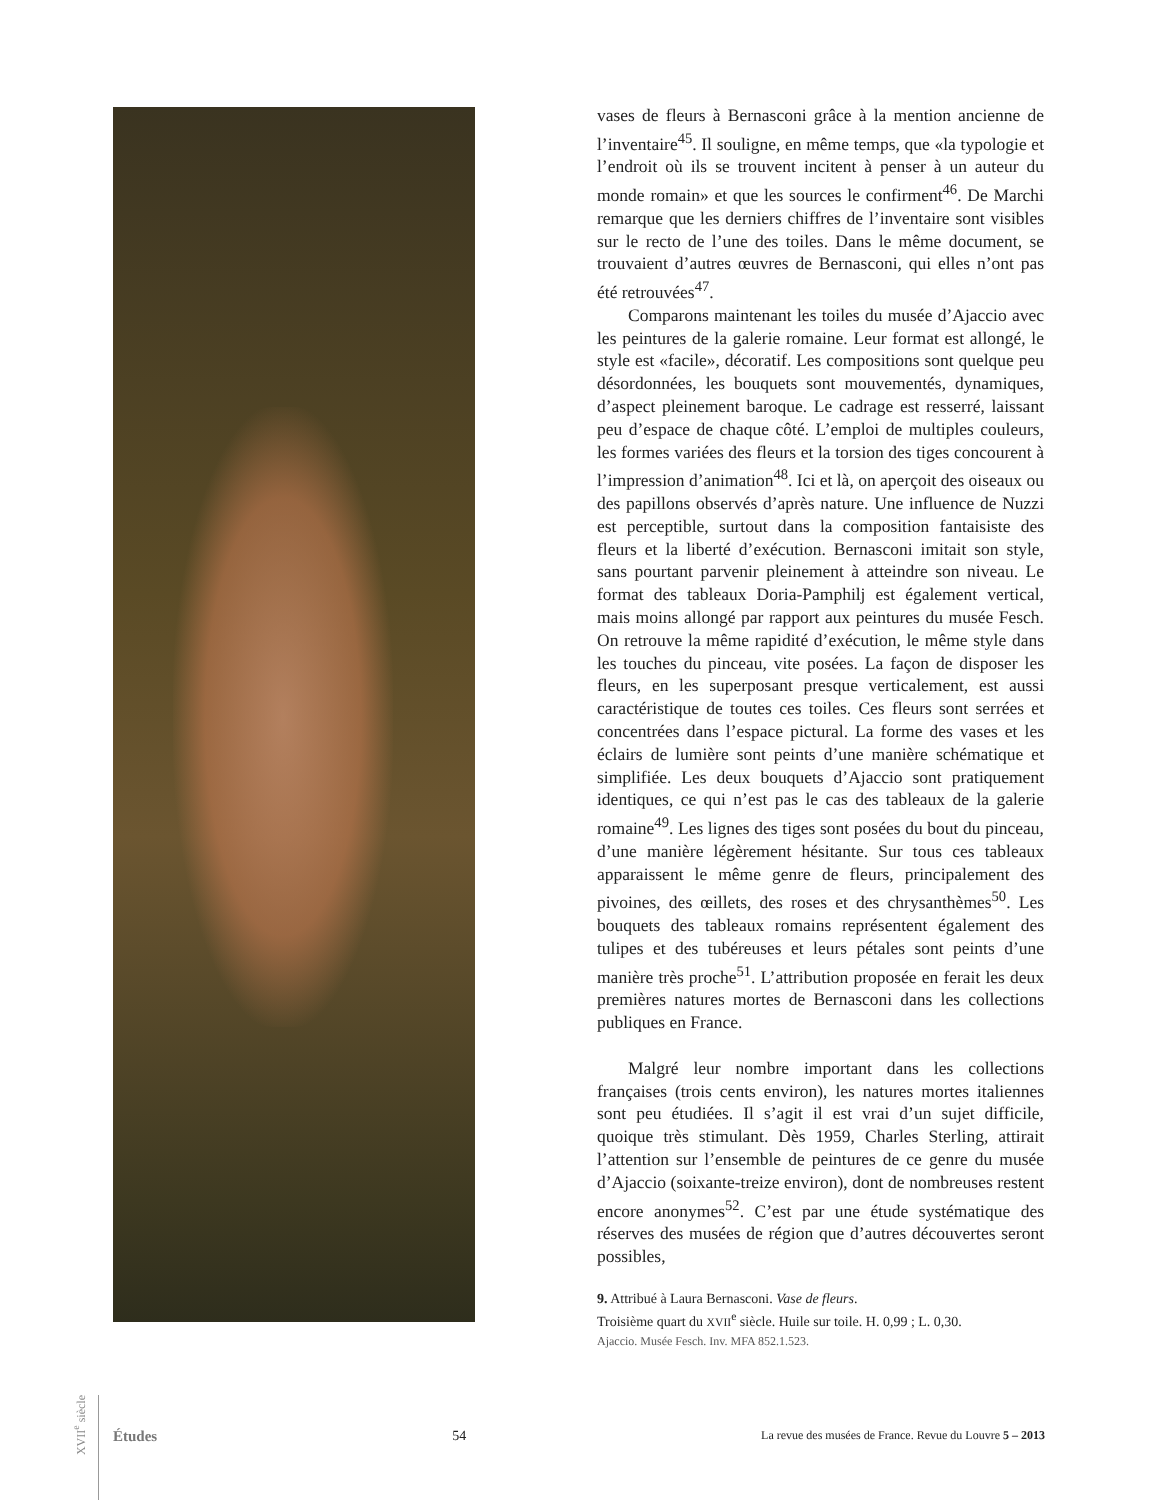vases de fleurs à Bernasconi grâce à la mention ancienne de l’inventaire<sup>45</sup>. Il souligne, en même temps, que «la typologie et l’endroit où ils se trouvent incitent à penser à un auteur du monde romain» et que les sources le confirment<sup>46</sup>. De Marchi remarque que les derniers chiffres de l’inventaire sont visibles sur le recto de l’une des toiles. Dans le même document, se trouvaient d’autres œuvres de Bernasconi, qui elles n’ont pas été retrouvées<sup>47</sup>.
Comparons maintenant les toiles du musée d’Ajaccio avec les peintures de la galerie romaine. Leur format est allongé, le style est «facile», décoratif. Les compositions sont quelque peu désordonnées, les bouquets sont mouvementés, dynamiques, d’aspect pleinement baroque. Le cadrage est resserré, laissant peu d’espace de chaque côté. L’emploi de multiples couleurs, les formes variées des fleurs et la torsion des tiges concourent à l’impression d’animation<sup>48</sup>. Ici et là, on aperçoit des oiseaux ou des papillons observés d’après nature. Une influence de Nuzzi est perceptible, surtout dans la composition fantaisiste des fleurs et la liberté d’exécution. Bernasconi imitait son style, sans pourtant parvenir pleinement à atteindre son niveau. Le format des tableaux Doria-Pamphilj est également vertical, mais moins allongé par rapport aux peintures du musée Fesch. On retrouve la même rapidité d’exécution, le même style dans les touches du pinceau, vite posées. La façon de disposer les fleurs, en les superposant presque verticalement, est aussi caractéristique de toutes ces toiles. Ces fleurs sont serrées et concentrées dans l’espace pictural. La forme des vases et les éclairs de lumière sont peints d’une manière schématique et simplifiée. Les deux bouquets d’Ajaccio sont pratiquement identiques, ce qui n’est pas le cas des tableaux de la galerie romaine<sup>49</sup>. Les lignes des tiges sont posées du bout du pinceau, d’une manière légèrement hésitante. Sur tous ces tableaux apparaissent le même genre de fleurs, principalement des pivoines, des œillets, des roses et des chrysanthèmes<sup>50</sup>. Les bouquets des tableaux romains représentent également des tulipes et des tubéreuses et leurs pétales sont peints d’une manière très proche<sup>51</sup>. L’attribution proposée en ferait les deux premières natures mortes de Bernasconi dans les collections publiques en France.
Malgré leur nombre important dans les collections françaises (trois cents environ), les natures mortes italiennes sont peu étudiées. Il s’agit il est vrai d’un sujet difficile, quoique très stimulant. Dès 1959, Charles Sterling, attirait l’attention sur l’ensemble de peintures de ce genre du musée d’Ajaccio (soixante-treize environ), dont de nombreuses restent encore anonymes<sup>52</sup>. C’est par une étude systématique des réserves des musées de région que d’autres découvertes seront possibles,
9. Attribué à Laura Bernasconi. Vase de fleurs.
Troisième quart du XVII<sup>e</sup> siècle. Huile sur toile. H. 0,99 ; L. 0,30.
Ajaccio. Musée Fesch. Inv. MFA 852.1.523.
XVII<sup>e</sup> siècle
Études 54 La revue des musées de France. Revue du Louvre 5 – 2013